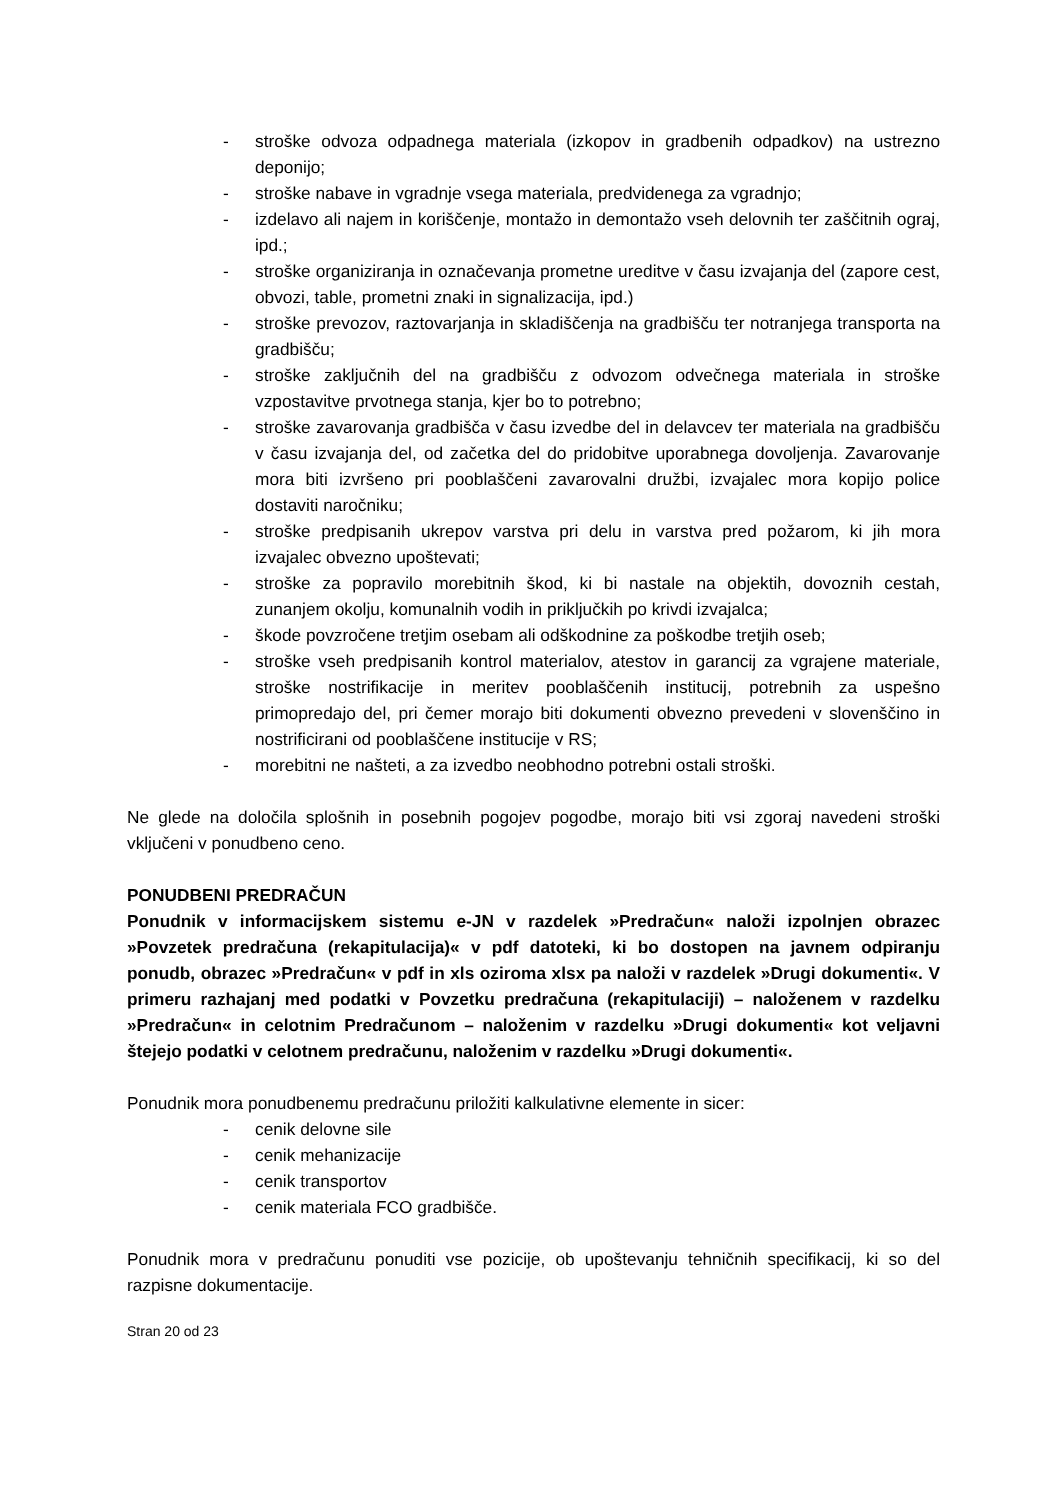- stroške odvoza odpadnega materiala (izkopov in gradbenih odpadkov) na ustrezno deponijo;
- stroške nabave in vgradnje vsega materiala, predvidenega za vgradnjo;
- izdelavo ali najem in koriščenje, montažo in demontažo vseh delovnih ter zaščitnih ograj, ipd.;
- stroške organiziranja in označevanja prometne ureditve v času izvajanja del (zapore cest, obvozi, table, prometni znaki in signalizacija, ipd.)
- stroške prevozov, raztovarjanja in skladiščenja na gradbišču ter notranjega transporta na gradbišču;
- stroške zaključnih del na gradbišču z odvozom odvečnega materiala in stroške vzpostavitve prvotnega stanja, kjer bo to potrebno;
- stroške zavarovanja gradbišča v času izvedbe del in delavcev ter materiala na gradbišču v času izvajanja del, od začetka del do pridobitve uporabnega dovoljenja. Zavarovanje mora biti izvršeno pri pooblaščeni zavarovalni družbi, izvajalec mora kopijo police dostaviti naročniku;
- stroške predpisanih ukrepov varstva pri delu in varstva pred požarom, ki jih mora izvajalec obvezno upoštevati;
- stroške za popravilo morebitnih škod, ki bi nastale na objektih, dovoznih cestah, zunanjem okolju, komunalnih vodih in priključkih po krivdi izvajalca;
- škode povzročene tretjim osebam ali odškodnine za poškodbe tretjih oseb;
- stroške vseh predpisanih kontrol materialov, atestov in garancij za vgrajene materiale, stroške nostrifikacije in meritev pooblaščenih institucij, potrebnih za uspešno primopredajo del, pri čemer morajo biti dokumenti obvezno prevedeni v slovenščino in nostrificirani od pooblaščene institucije v RS;
- morebitni ne našteti, a za izvedbo neobhodno potrebni ostali stroški.
Ne glede na določila splošnih in posebnih pogojev pogodbe, morajo biti vsi zgoraj navedeni stroški vključeni v ponudbeno ceno.
PONUDBENI PREDRAČUN
Ponudnik v informacijskem sistemu e-JN v razdelek »Predračun« naloži izpolnjen obrazec »Povzetek predračuna (rekapitulacija)« v pdf datoteki, ki bo dostopen na javnem odpiranju ponudb, obrazec »Predračun« v pdf in xls oziroma xlsx pa naloži v razdelek »Drugi dokumenti«. V primeru razhajanj med podatki v Povzetku predračuna (rekapitulaciji) – naloženem v razdelku »Predračun« in celotnim Predračunom – naloženim v razdelku »Drugi dokumenti« kot veljavni štejejo podatki v celotnem predračunu, naloženim v razdelku »Drugi dokumenti«.
Ponudnik mora ponudbenemu predračunu priložiti kalkulativne elemente in sicer:
- cenik delovne sile
- cenik mehanizacije
- cenik transportov
- cenik materiala FCO gradbišče.
Ponudnik mora v predračunu ponuditi vse pozicije, ob upoštevanju tehničnih specifikacij, ki so del razpisne dokumentacije.
Stran 20 od 23